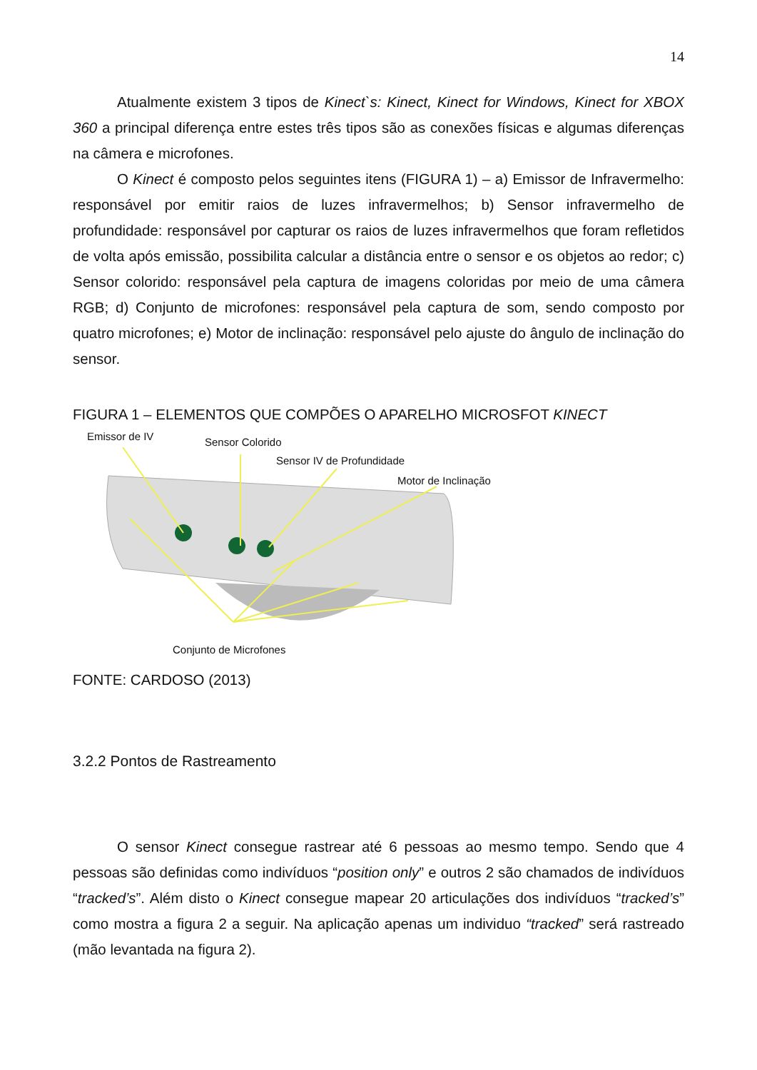14
Atualmente existem 3 tipos de Kinect`s: Kinect, Kinect for Windows, Kinect for XBOX 360 a principal diferença entre estes três tipos são as conexões físicas e algumas diferenças na câmera e microfones.
O Kinect é composto pelos seguintes itens (FIGURA 1) – a) Emissor de Infravermelho: responsável por emitir raios de luzes infravermelhos; b) Sensor infravermelho de profundidade: responsável por capturar os raios de luzes infravermelhos que foram refletidos de volta após emissão, possibilita calcular a distância entre o sensor e os objetos ao redor; c) Sensor colorido: responsável pela captura de imagens coloridas por meio de uma câmera RGB; d) Conjunto de microfones: responsável pela captura de som, sendo composto por quatro microfones; e) Motor de inclinação: responsável pelo ajuste do ângulo de inclinação do sensor.
FIGURA 1 – ELEMENTOS QUE COMPÕES O APARELHO MICROSFOT KINECT
Emissor de IV Sensor Colorido
Sensor IV de Profundidade
Motor de Inclinação
Conjunto de Microfones
FONTE: CARDOSO (2013)
3.2.2 Pontos de Rastreamento
O sensor Kinect consegue rastrear até 6 pessoas ao mesmo tempo. Sendo que 4 pessoas são definidas como indivíduos “position only” e outros 2 são chamados de indivíduos “tracked’s”. Além disto o Kinect consegue mapear 20 articulações dos indivíduos “tracked’s” como mostra a figura 2 a seguir. Na aplicação apenas um individuo “tracked” será rastreado (mão levantada na figura 2).